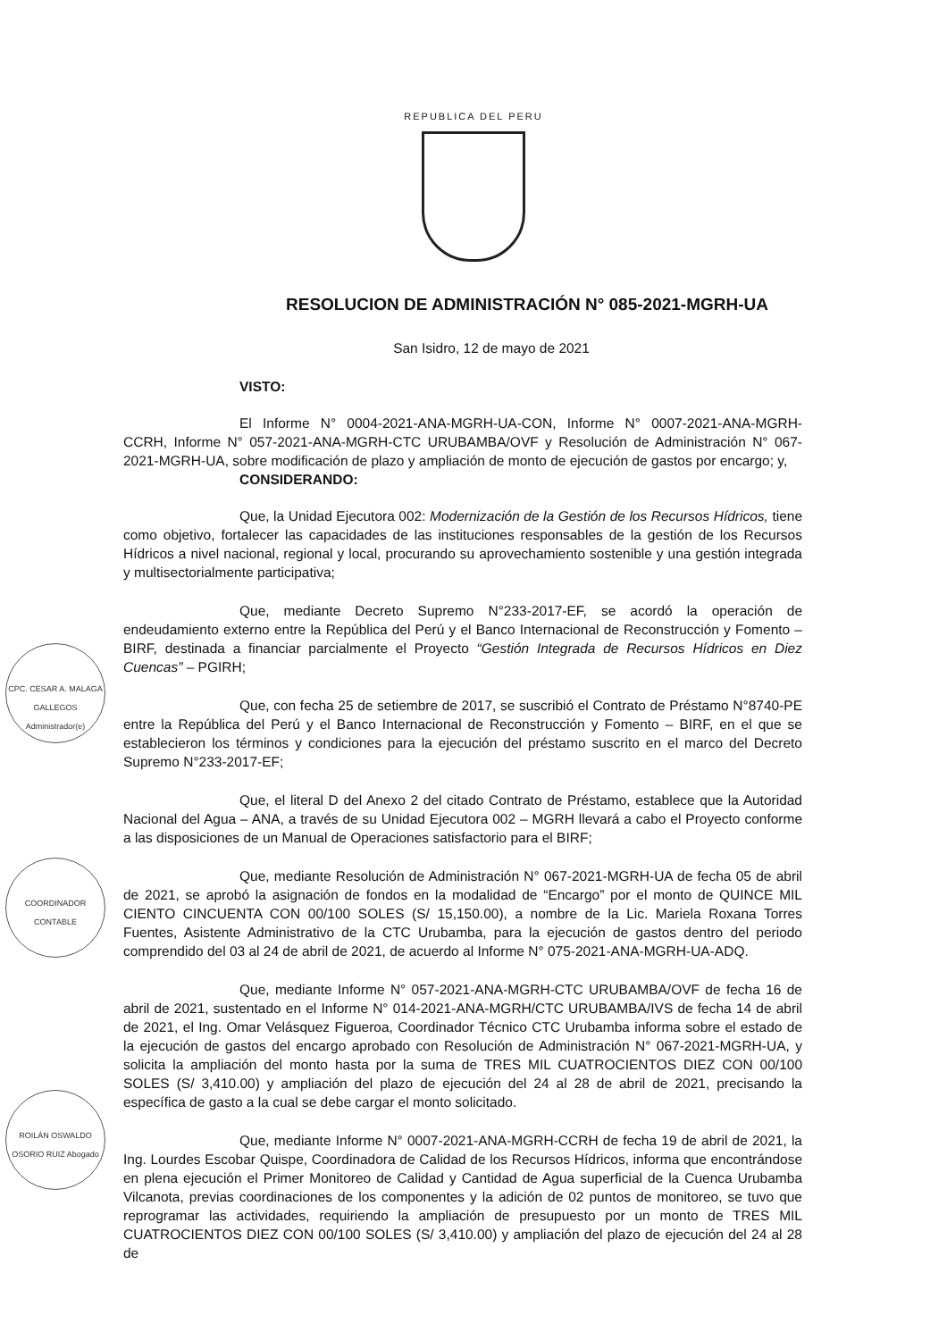REPUBLICA DEL PERU
RESOLUCION DE ADMINISTRACIÓN N° 085-2021-MGRH-UA
San Isidro, 12 de mayo de 2021
VISTO:
El Informe N° 0004-2021-ANA-MGRH-UA-CON, Informe N° 0007-2021-ANA-MGRH-CCRH, Informe N° 057-2021-ANA-MGRH-CTC URUBAMBA/OVF y Resolución de Administración N° 067-2021-MGRH-UA, sobre modificación de plazo y ampliación de monto de ejecución de gastos por encargo; y,
CONSIDERANDO:
Que, la Unidad Ejecutora 002: Modernización de la Gestión de los Recursos Hídricos, tiene como objetivo, fortalecer las capacidades de las instituciones responsables de la gestión de los Recursos Hídricos a nivel nacional, regional y local, procurando su aprovechamiento sostenible y una gestión integrada y multisectorialmente participativa;
Que, mediante Decreto Supremo N°233-2017-EF, se acordó la operación de endeudamiento externo entre la República del Perú y el Banco Internacional de Reconstrucción y Fomento – BIRF, destinada a financiar parcialmente el Proyecto “Gestión Integrada de Recursos Hídricos en Diez Cuencas” – PGIRH;
Que, con fecha 25 de setiembre de 2017, se suscribió el Contrato de Préstamo N°8740-PE entre la República del Perú y el Banco Internacional de Reconstrucción y Fomento – BIRF, en el que se establecieron los términos y condiciones para la ejecución del préstamo suscrito en el marco del Decreto Supremo N°233-2017-EF;
Que, el literal D del Anexo 2 del citado Contrato de Préstamo, establece que la Autoridad Nacional del Agua – ANA, a través de su Unidad Ejecutora 002 – MGRH llevará a cabo el Proyecto conforme a las disposiciones de un Manual de Operaciones satisfactorio para el BIRF;
Que, mediante Resolución de Administración N° 067-2021-MGRH-UA de fecha 05 de abril de 2021, se aprobó la asignación de fondos en la modalidad de “Encargo” por el monto de QUINCE MIL CIENTO CINCUENTA CON 00/100 SOLES (S/ 15,150.00), a nombre de la Lic. Mariela Roxana Torres Fuentes, Asistente Administrativo de la CTC Urubamba, para la ejecución de gastos dentro del periodo comprendido del 03 al 24 de abril de 2021, de acuerdo al Informe N° 075-2021-ANA-MGRH-UA-ADQ.
Que, mediante Informe N° 057-2021-ANA-MGRH-CTC URUBAMBA/OVF de fecha 16 de abril de 2021, sustentado en el Informe N° 014-2021-ANA-MGRH/CTC URUBAMBA/IVS de fecha 14 de abril de 2021, el Ing. Omar Velásquez Figueroa, Coordinador Técnico CTC Urubamba informa sobre el estado de la ejecución de gastos del encargo aprobado con Resolución de Administración N° 067-2021-MGRH-UA, y solicita la ampliación del monto hasta por la suma de TRES MIL CUATROCIENTOS DIEZ CON 00/100 SOLES (S/ 3,410.00) y ampliación del plazo de ejecución del 24 al 28 de abril de 2021, precisando la específica de gasto a la cual se debe cargar el monto solicitado.
Que, mediante Informe N° 0007-2021-ANA-MGRH-CCRH de fecha 19 de abril de 2021, la Ing. Lourdes Escobar Quispe, Coordinadora de Calidad de los Recursos Hídricos, informa que encontrándose en plena ejecución el Primer Monitoreo de Calidad y Cantidad de Agua superficial de la Cuenca Urubamba Vilcanota, previas coordinaciones de los componentes y la adición de 02 puntos de monitoreo, se tuvo que reprogramar las actividades, requiriendo la ampliación de presupuesto por un monto de TRES MIL CUATROCIENTOS DIEZ CON 00/100 SOLES (S/ 3,410.00) y ampliación del plazo de ejecución del 24 al 28 de
CPC. CESAR A. MALAGA GALLEGOS Administrador(e)
COORDINADOR CONTABLE
ROILÁN OSWALDO OSORIO RUIZ Abogado